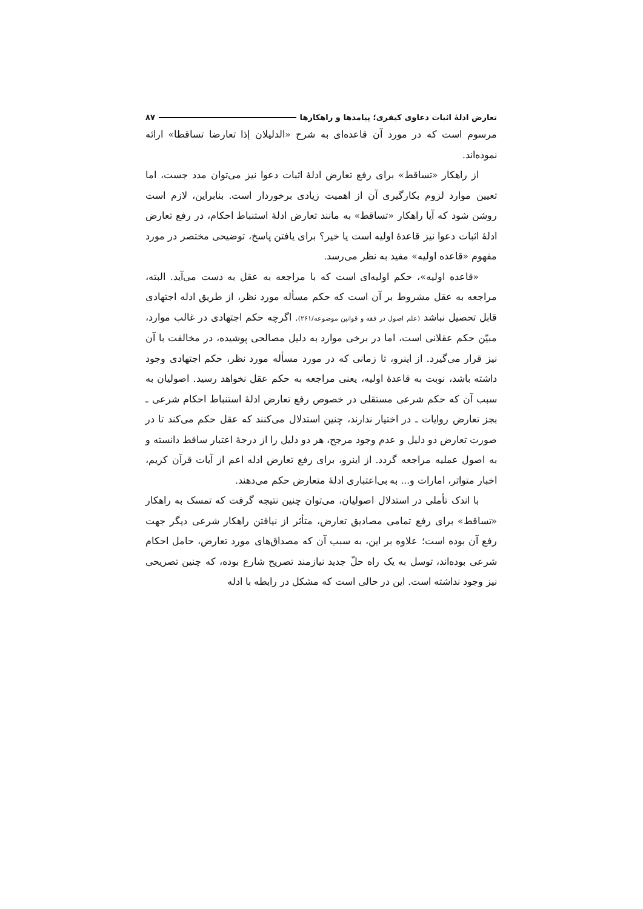تعارض ادلهٔ اثبات دعاوی کیفری؛ پیامدها و راهکارها ۸۷
مرسوم است که در مورد آن قاعده‌ای به شرح «الدلیلان إذا تعارضا تساقطا» ارائه نموده‌اند.
از راهکار «تساقط» برای رفع تعارض ادلهٔ اثبات دعوا نیز می‌توان مدد جست، اما تعیین موارد لزوم بکارگیری آن از اهمیت زیادی برخوردار است. بنابراین، لازم است روشن شود که آیا راهکار «تساقط» به مانند تعارض ادلهٔ استنباط احکام، در رفع تعارض ادلهٔ اثبات دعوا نیز قاعدهٔ اولیه است یا خیر؟ برای یافتن پاسخ، توضیحی مختصر در مورد مفهوم «قاعده اولیه» مفید به نظر می‌رسد.
«قاعده اولیه»، حکم اولیه‌ای است که با مراجعه به عقل به دست می‌آید. البته، مراجعه به عقل مشروط بر آن است که حکم مسأله مورد نظر، از طریق ادله اجتهادی قابل تحصیل نباشد (علم اصول در فقه و قوانین موضوعه/۲۶۱). اگرچه حکم اجتهادی در غالب موارد، مبیّن حکم عقلانی است، اما در برخی موارد به دلیل مصالحی پوشیده، در مخالفت با آن نیز قرار می‌گیرد. از اینرو، تا زمانی که در مورد مسأله مورد نظر، حکم اجتهادی وجود داشته باشد، نوبت به قاعدهٔ اولیه، یعنی مراجعه به حکم عقل نخواهد رسید. اصولیان به سبب آن که حکم شرعی مستقلی در خصوص رفع تعارض ادلهٔ استنباط احکام شرعی ـ بجز تعارض روایات ـ در اختیار ندارند، چنین استدلال می‌کنند که عقل حکم می‌کند تا در صورت تعارض دو دلیل و عدم وجود مرجح، هر دو دلیل را از درجهٔ اعتبار ساقط دانسته و به اصول عملیه مراجعه گردد. از اینرو، برای رفع تعارض ادله اعم از آیات قرآن کریم، اخبار متواتر، امارات و... به بی‌اعتباری ادلهٔ متعارض حکم می‌دهند.
با اندک تأملی در استدلال اصولیان، می‌توان چنین نتیجه گرفت که تمسک به راهکار «تساقط» برای رفع تمامی مصادیق تعارض، متأثر از نیافتن راهکار شرعی دیگر جهت رفع آن بوده است؛ علاوه بر این، به سبب آن که مصداق‌های مورد تعارض، حامل احکام شرعی بوده‌اند، توسل به یک راه حلّ جدید نیازمند تصریح شارع بوده، که چنین تصریحی نیز وجود نداشته است. این در حالی است که مشکل در رابطه با ادله